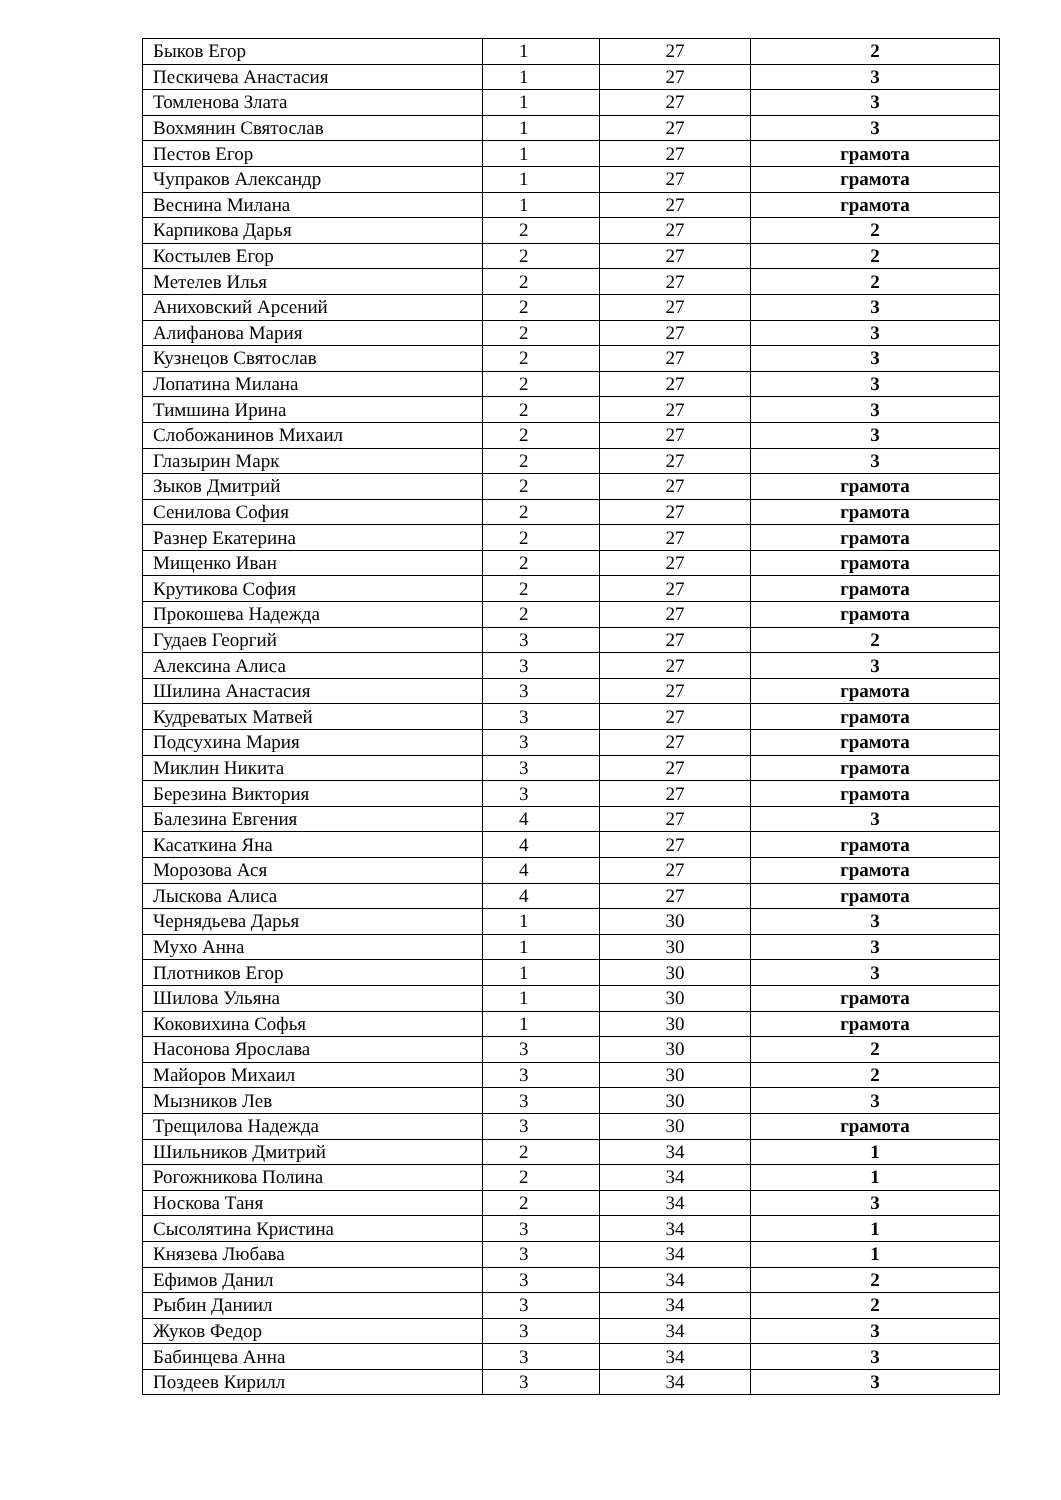| Быков Егор | 1 | 27 | 2 |
| Пескичева Анастасия | 1 | 27 | 3 |
| Томленова Злата | 1 | 27 | 3 |
| Вохмянин Святослав | 1 | 27 | 3 |
| Пестов Егор | 1 | 27 | грамота |
| Чупраков Александр | 1 | 27 | грамота |
| Веснина Милана | 1 | 27 | грамота |
| Карпикова Дарья | 2 | 27 | 2 |
| Костылев Егор | 2 | 27 | 2 |
| Метелев Илья | 2 | 27 | 2 |
| Аниховский Арсений | 2 | 27 | 3 |
| Алифанова Мария | 2 | 27 | 3 |
| Кузнецов Святослав | 2 | 27 | 3 |
| Лопатина Милана | 2 | 27 | 3 |
| Тимшина Ирина | 2 | 27 | 3 |
| Слобожанинов Михаил | 2 | 27 | 3 |
| Глазырин Марк | 2 | 27 | 3 |
| Зыков Дмитрий | 2 | 27 | грамота |
| Сенилова София | 2 | 27 | грамота |
| Разнер Екатерина | 2 | 27 | грамота |
| Мищенко Иван | 2 | 27 | грамота |
| Крутикова София | 2 | 27 | грамота |
| Прокошева Надежда | 2 | 27 | грамота |
| Гудаев Георгий | 3 | 27 | 2 |
| Алексина Алиса | 3 | 27 | 3 |
| Шилина Анастасия | 3 | 27 | грамота |
| Кудреватых Матвей | 3 | 27 | грамота |
| Подсухина Мария | 3 | 27 | грамота |
| Миклин Никита | 3 | 27 | грамота |
| Березина Виктория | 3 | 27 | грамота |
| Балезина Евгения | 4 | 27 | 3 |
| Касаткина Яна | 4 | 27 | грамота |
| Морозова Ася | 4 | 27 | грамота |
| Лыскова Алиса | 4 | 27 | грамота |
| Чернядьева Дарья | 1 | 30 | 3 |
| Мухо Анна | 1 | 30 | 3 |
| Плотников Егор | 1 | 30 | 3 |
| Шилова Ульяна | 1 | 30 | грамота |
| Коковихина Софья | 1 | 30 | грамота |
| Насонова Ярослава | 3 | 30 | 2 |
| Майоров Михаил | 3 | 30 | 2 |
| Мызников Лев | 3 | 30 | 3 |
| Трещилова Надежда | 3 | 30 | грамота |
| Шильников Дмитрий | 2 | 34 | 1 |
| Рогожникова Полина | 2 | 34 | 1 |
| Носкова Таня | 2 | 34 | 3 |
| Сысолятина Кристина | 3 | 34 | 1 |
| Князева Любава | 3 | 34 | 1 |
| Ефимов Данил | 3 | 34 | 2 |
| Рыбин Даниил | 3 | 34 | 2 |
| Жуков Федор | 3 | 34 | 3 |
| Бабинцева Анна | 3 | 34 | 3 |
| Поздеев Кирилл | 3 | 34 | 3 |